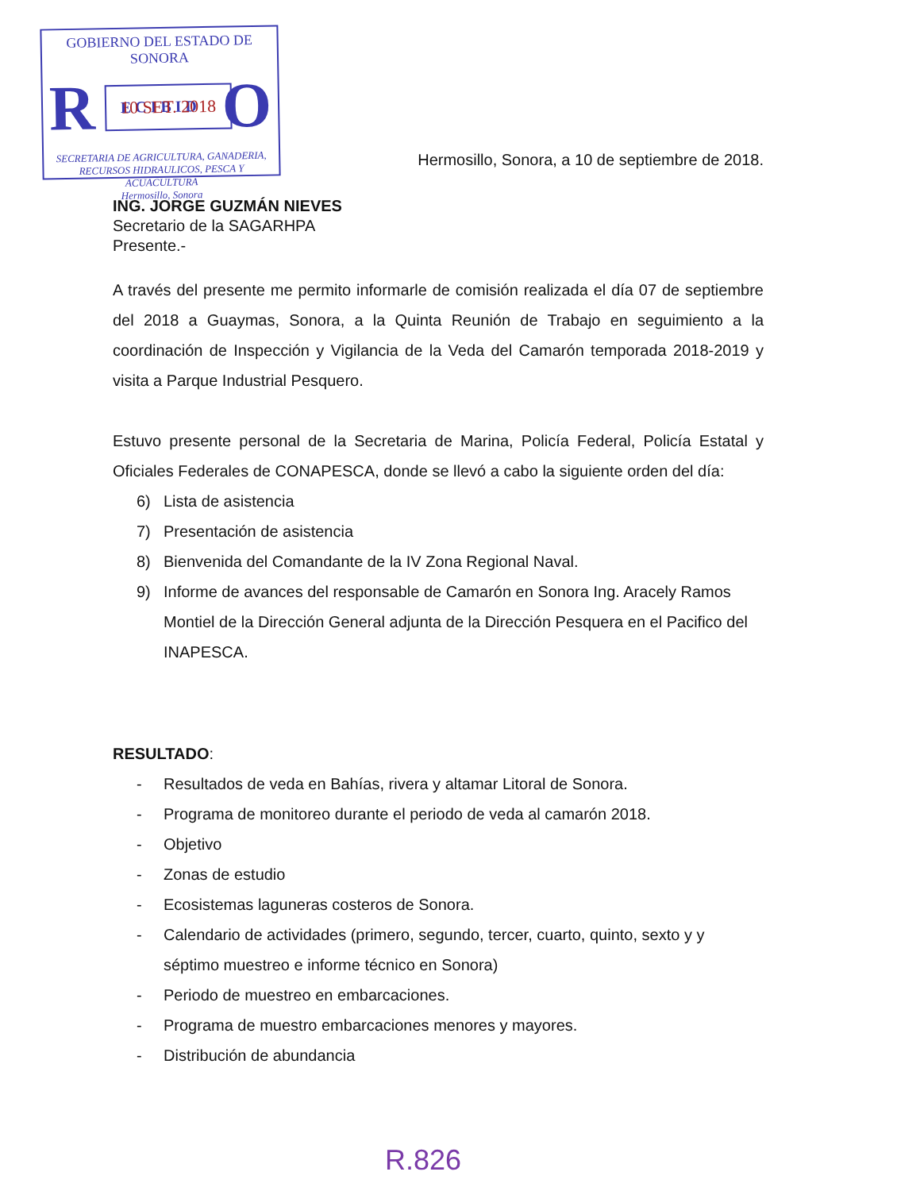GOBIERNO DEL ESTADO DE SONORA
R E C I B I D O
10 SET. 2018
SECRETARIA DE AGRICULTURA, GANADERIA,
RECURSOS HIDRAULICOS, PESCA Y ACUACULTURA
Hermosillo, Sonora
Hermosillo, Sonora, a 10 de septiembre de 2018.
ING. JORGE GUZMÁN NIEVES
Secretario de la SAGARHPA
Presente.-
A través del presente me permito informarle de comisión realizada el día 07 de septiembre del 2018 a Guaymas, Sonora, a la Quinta Reunión de Trabajo en seguimiento a la coordinación de Inspección y Vigilancia de la Veda del Camarón temporada 2018-2019 y visita a Parque Industrial Pesquero.
Estuvo presente personal de la Secretaria de Marina, Policía Federal, Policía Estatal y Oficiales Federales de CONAPESCA, donde se llevó a cabo la siguiente orden del día:
6) Lista de asistencia
7) Presentación de asistencia
8) Bienvenida del Comandante de la IV Zona Regional Naval.
9) Informe de avances del responsable de Camarón en Sonora Ing. Aracely Ramos Montiel de la Dirección General adjunta de la Dirección Pesquera en el Pacifico del INAPESCA.
RESULTADO:
- Resultados de veda en Bahías, rivera y altamar Litoral de Sonora.
- Programa de monitoreo durante el periodo de veda al camarón 2018.
- Objetivo
- Zonas de estudio
- Ecosistemas laguneras costeros de Sonora.
- Calendario de actividades (primero, segundo, tercer, cuarto, quinto, sexto y y séptimo muestreo e informe técnico en Sonora)
- Periodo de muestreo en embarcaciones.
- Programa de muestro embarcaciones menores y mayores.
- Distribución de abundancia
R.826